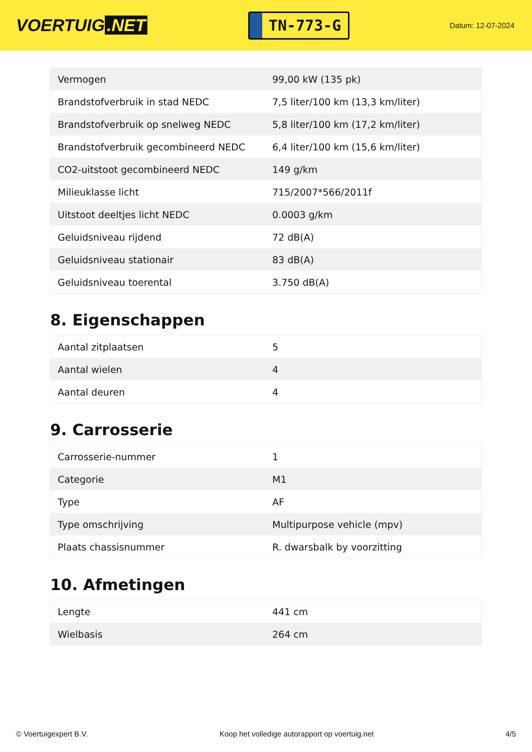VOERTUIG.NET
TN-773-G
Datum: 12-07-2024
| Vermogen | 99,00 kW (135 pk) |
| Brandstofverbruik in stad NEDC | 7,5 liter/100 km (13,3 km/liter) |
| Brandstofverbruik op snelweg NEDC | 5,8 liter/100 km (17,2 km/liter) |
| Brandstofverbruik gecombineerd NEDC | 6,4 liter/100 km (15,6 km/liter) |
| CO2-uitstoot gecombineerd NEDC | 149 g/km |
| Milieuklasse licht | 715/2007*566/2011f |
| Uitstoot deeltjes licht NEDC | 0.0003 g/km |
| Geluidsniveau rijdend | 72 dB(A) |
| Geluidsniveau stationair | 83 dB(A) |
| Geluidsniveau toerental | 3.750 dB(A) |
8. Eigenschappen
| Aantal zitplaatsen | 5 |
| Aantal wielen | 4 |
| Aantal deuren | 4 |
9. Carrosserie
| Carrosserie-nummer | 1 |
| Categorie | M1 |
| Type | AF |
| Type omschrijving | Multipurpose vehicle (mpv) |
| Plaats chassisnummer | R. dwarsbalk by voorzitting |
10. Afmetingen
| Lengte | 441 cm |
| Wielbasis | 264 cm |
© Voertuigexpert B.V. Koop het volledige autorapport op voertuig.net 4/5